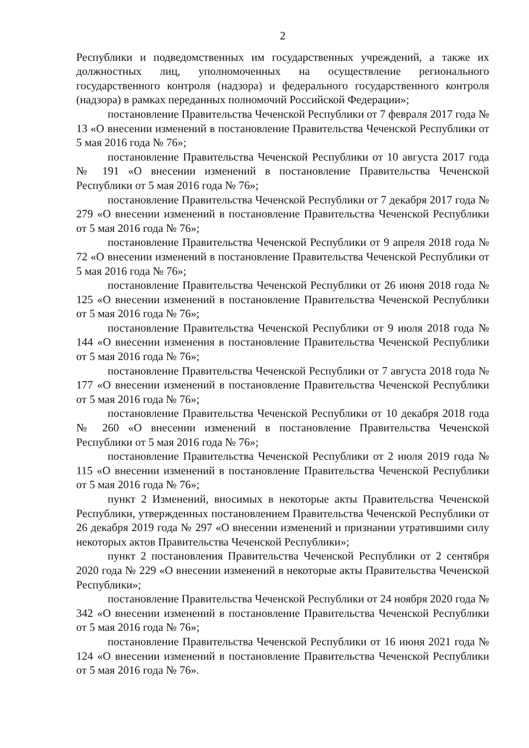2
Республики и подведомственных им государственных учреждений, а также их должностных лиц, уполномоченных на осуществление регионального государственного контроля (надзора) и федерального государственного контроля (надзора) в рамках переданных полномочий Российской Федерации»;
постановление Правительства Чеченской Республики от 7 февраля 2017 года № 13 «О внесении изменений в постановление Правительства Чеченской Республики от 5 мая 2016 года № 76»;
постановление Правительства Чеченской Республики от 10 августа 2017 года № 191 «О внесении изменений в постановление Правительства Чеченской Республики от 5 мая 2016 года № 76»;
постановление Правительства Чеченской Республики от 7 декабря 2017 года № 279 «О внесении изменений в постановление Правительства Чеченской Республики от 5 мая 2016 года № 76»;
постановление Правительства Чеченской Республики от 9 апреля 2018 года № 72 «О внесении изменений в постановление Правительства Чеченской Республики от 5 мая 2016 года № 76»;
постановление Правительства Чеченской Республики от 26 июня 2018 года № 125 «О внесении изменений в постановление Правительства Чеченской Республики от 5 мая 2016 года № 76»;
постановление Правительства Чеченской Республики от 9 июля 2018 года № 144 «О внесении изменения в постановление Правительства Чеченской Республики от 5 мая 2016 года № 76»;
постановление Правительства Чеченской Республики от 7 августа 2018 года № 177 «О внесении изменений в постановление Правительства Чеченской Республики от 5 мая 2016 года № 76»;
постановление Правительства Чеченской Республики от 10 декабря 2018 года № 260 «О внесении изменений в постановление Правительства Чеченской Республики от 5 мая 2016 года № 76»;
постановление Правительства Чеченской Республики от 2 июля 2019 года № 115 «О внесении изменений в постановление Правительства Чеченской Республики от 5 мая 2016 года № 76»;
пункт 2 Изменений, вносимых в некоторые акты Правительства Чеченской Республики, утвержденных постановлением Правительства Чеченской Республики от 26 декабря 2019 года № 297 «О внесении изменений и признании утратившими силу некоторых актов Правительства Чеченской Республики»;
пункт 2 постановления Правительства Чеченской Республики от 2 сентября 2020 года № 229 «О внесении изменений в некоторые акты Правительства Чеченской Республики»;
постановление Правительства Чеченской Республики от 24 ноября 2020 года № 342 «О внесении изменений в постановление Правительства Чеченской Республики от 5 мая 2016 года № 76»;
постановление Правительства Чеченской Республики от 16 июня 2021 года № 124 «О внесении изменений в постановление Правительства Чеченской Республики от 5 мая 2016 года № 76».